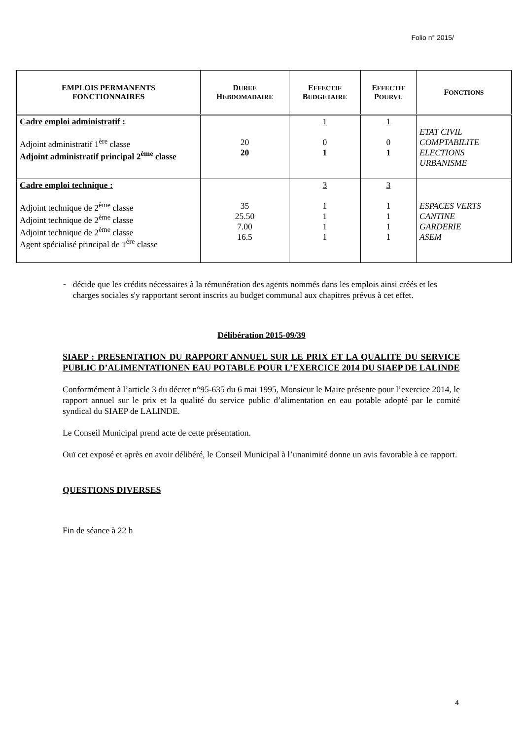Folio n° 2015/
| EMPLOIS PERMANENTS FONCTIONNAIRES | D UREE H EBDOMADAIRE | E FFECTIF B UDGETAIRE | E FFECTIF P OURVU | F ONCTIONS |
| --- | --- | --- | --- | --- |
| Cadre emploi administratif : Adjoint administratif 1<sup>ère</sup> classe Adjoint administratif principal 2<sup>ème</sup> classe | 20 20 | 1 0 1 | 1 0 1 | ETAT CIVIL COMPTABILITE ELECTIONS URBANISME |
| Cadre emploi technique : Adjoint technique de 2<sup>ème</sup> classe Adjoint technique de 2<sup>ème</sup> classe Adjoint technique de 2<sup>ème</sup> classe Agent spécialisé principal de 1<sup>ère</sup> classe | 35 25.50 7.00 16.5 | 3 1 1 1 1 | 3 1 1 1 1 | ESPACES VERTS CANTINE GARDERIE ASEM |
-
décide que les crédits nécessaires à la rémunération des agents nommés dans les emplois ainsi créés et les charges sociales s'y rapportant seront inscrits au budget communal aux chapitres prévus à cet effet.
Délibération 2015-09/39
SIAEP : PRESENTATION DU RAPPORT ANNUEL SUR LE PRIX ET LA QUALITE DU SERVICE PUBLIC D’ALIMENTATIONEN EAU POTABLE POUR L’EXERCICE 2014 DU SIAEP DE LALINDE
Conformément à l’article 3 du décret n°95-635 du 6 mai 1995, Monsieur le Maire présente pour l’exercice 2014, le rapport annuel sur le prix et la qualité du service public d’alimentation en eau potable adopté par le comité syndical du SIAEP de LALINDE.
Le Conseil Municipal prend acte de cette présentation.
Ouï cet exposé et après en avoir délibéré, le Conseil Municipal à l’unanimité donne un avis favorable à ce rapport.
QUESTIONS DIVERSES
Fin de séance à 22 h
4